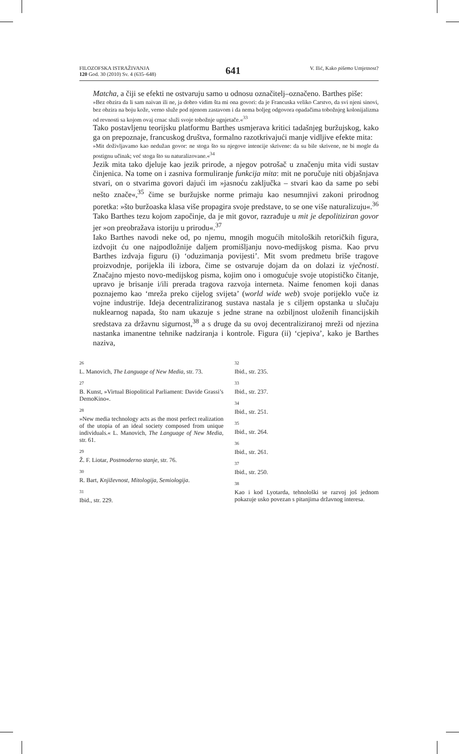FILOZOFSKA ISTRAŽIVANJA
120 God. 30 (2010) Sv. 4 (635–648)
641
V. Ilić, Kako pišemo Umjetnost?
Matcha, a čiji se efekti ne ostvaruju samo u odnosu označitelj–označeno. Barthes piše:
»Bez obzira da li sam naivan ili ne, ja dobro vidim šta mi ona govori: da je Francuska veliko Carstvo, da svi njeni sinovi, bez obzira na boju kože, verno služe pod njenom zastavom i da nema boljeg odgovora opadačima tobožnjeg kolonijalizma od revnosti sa kojom ovaj crnac služi svoje tobožnje ugnjetače.«<sup>33</sup>
Tako postavljenu teorijsku platformu Barthes usmjerava kritici tadašnjeg buržujskog, kako ga on prepoznaje, francuskog društva, formalno razotkrivajući manje vidljive efekte mita:
»Mit doživljavamo kao nedužan govor: ne stoga što su njegove intencije skrivene: da su bile skrivene, ne bi mogle da postignu učinak; već stoga što su naturalizovane.«<sup>34</sup>
Jezik mita tako djeluje kao jezik prirode, a njegov potrošač u značenju mita vidi sustav činjenica. Na tome on i zasniva formuliranje funkcija mita: mit ne poručuje niti objašnjava stvari, on o stvarima govori dajući im »jasnoću zaključka – stvari kao da same po sebi nešto znače«,<sup>35</sup> čime se buržujske norme primaju kao nesumnjivi zakoni prirodnog poretka: »što buržoaska klasa više propagira svoje predstave, to se one više naturalizuju«.<sup>36</sup> Tako Barthes tezu kojom započinje, da je mit govor, razrađuje u mit je depolitiziran govor jer »on preobražava istoriju u prirodu«.<sup>37</sup>
Iako Barthes navodi neke od, po njemu, mnogih mogućih mitoloških retoričkih figura, izdvojit ću one najpodložnije daljem promišljanju novo-medijskog pisma. Kao prvu Barthes izdvaja figuru (i) ‘oduzimanja povijesti’. Mit svom predmetu briše tragove proizvodnje, porijekla ili izbora, čime se ostvaruje dojam da on dolazi iz vječnosti. Značajno mjesto novo-medijskog pisma, kojim ono i omogućuje svoje utopističko čitanje, upravo je brisanje i/ili prerada tragova razvoja interneta. Naime fenomen koji danas poznajemo kao ‘mreža preko cijelog svijeta’ (world wide web) svoje porijeklo vuče iz vojne industrije. Ideja decentraliziranog sustava nastala je s ciljem opstanka u slučaju nuklearnog napada, što nam ukazuje s jedne strane na ozbiljnost uloženih financijskih sredstava za državnu sigurnost,<sup>38</sup> a s druge da su ovoj decentraliziranoj mreži od njezina nastanka imanentne tehnike nadziranja i kontrole. Figura (ii) ‘cjepiva’, kako je Barthes naziva,
26
L. Manovich, The Language of New Media, str. 73.
27
B. Kunst, »Virtual Biopolitical Parliament: Davide Grassi’s DemoKino«.
28
»New media technology acts as the most perfect realization of the utopia of an ideal society composed from unique individuals.« L. Manovich, The Language of New Media, str. 61.
29
Ž. F. Liotar, Postmoderno stanje, str. 76.
30
R. Bart, Književnost, Mitologija, Semiologija.
31
Ibid., str. 229.
32
Ibid., str. 235.
33
Ibid., str. 237.
34
Ibid., str. 251.
35
Ibid., str. 264.
36
Ibid., str. 261.
37
Ibid., str. 250.
38
Kao i kod Lyotarda, tehnološki se razvoj još jednom pokazuje usko povezan s pitanjima državnog interesa.